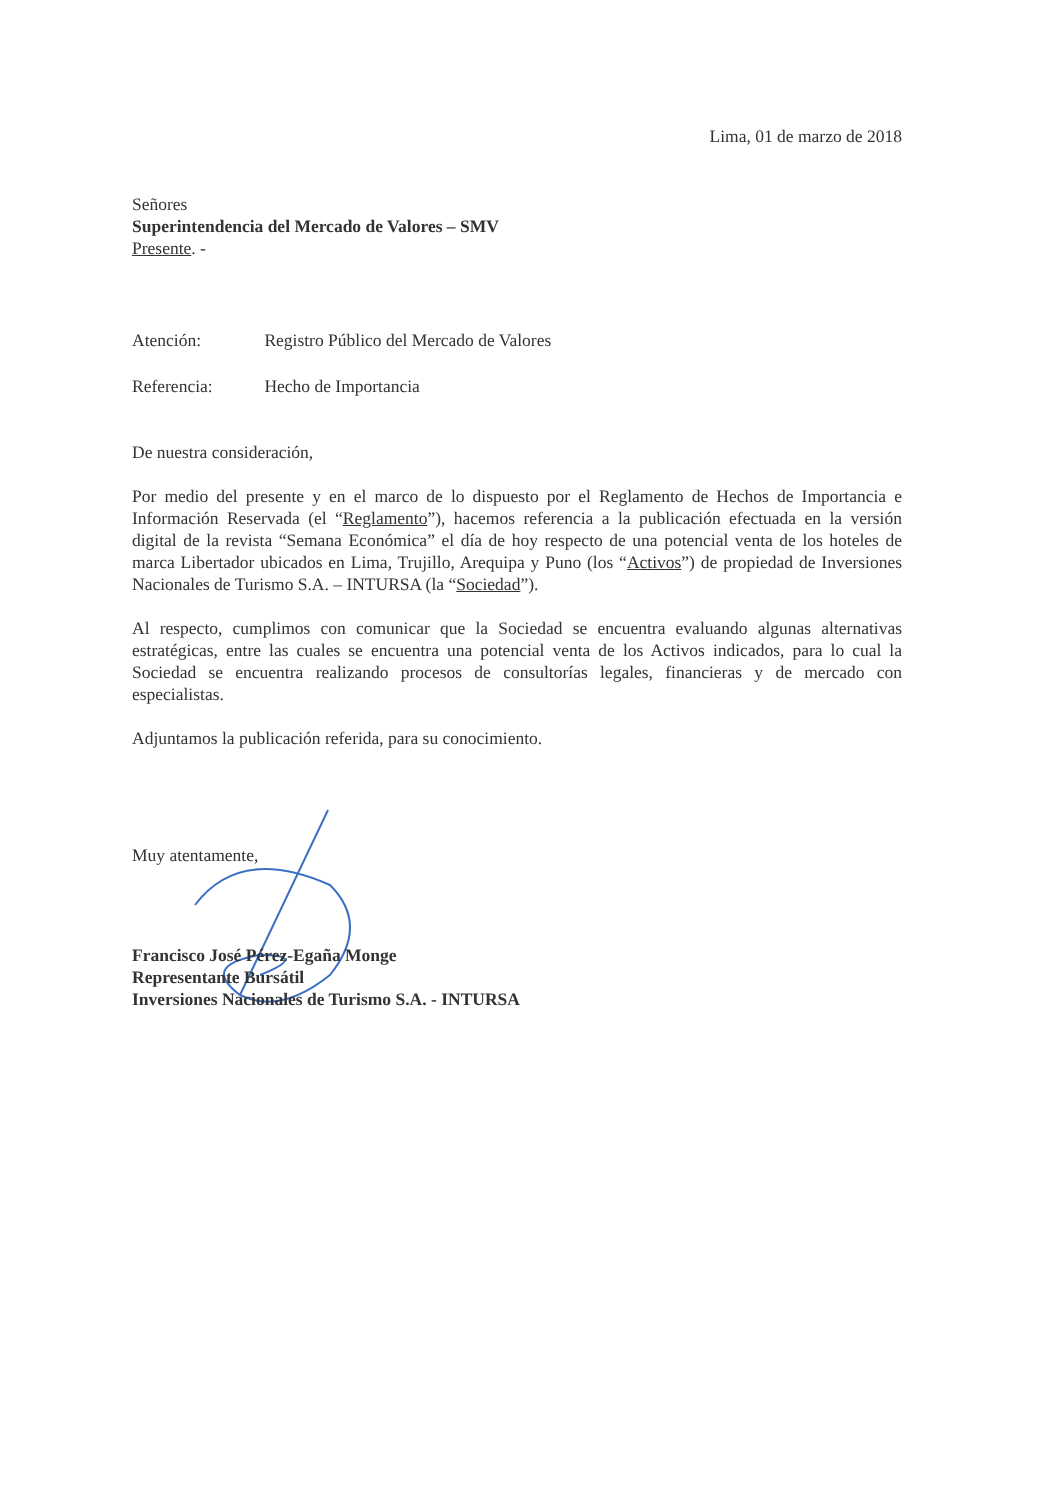Lima, 01 de marzo de 2018
Señores
Superintendencia del Mercado de Valores – SMV
Presente. -
Atención: Registro Público del Mercado de Valores
Referencia: Hecho de Importancia
De nuestra consideración,
Por medio del presente y en el marco de lo dispuesto por el Reglamento de Hechos de Importancia e Información Reservada (el “Reglamento”), hacemos referencia a la publicación efectuada en la versión digital de la revista “Semana Económica” el día de hoy respecto de una potencial venta de los hoteles de marca Libertador ubicados en Lima, Trujillo, Arequipa y Puno (los “Activos”) de propiedad de Inversiones Nacionales de Turismo S.A. – INTURSA (la “Sociedad”).
Al respecto, cumplimos con comunicar que la Sociedad se encuentra evaluando algunas alternativas estratégicas, entre las cuales se encuentra una potencial venta de los Activos indicados, para lo cual la Sociedad se encuentra realizando procesos de consultorías legales, financieras y de mercado con especialistas.
Adjuntamos la publicación referida, para su conocimiento.
Muy atentamente,
Francisco José Pérez-Egaña Monge
Representante Bursátil
Inversiones Nacionales de Turismo S.A. - INTURSA